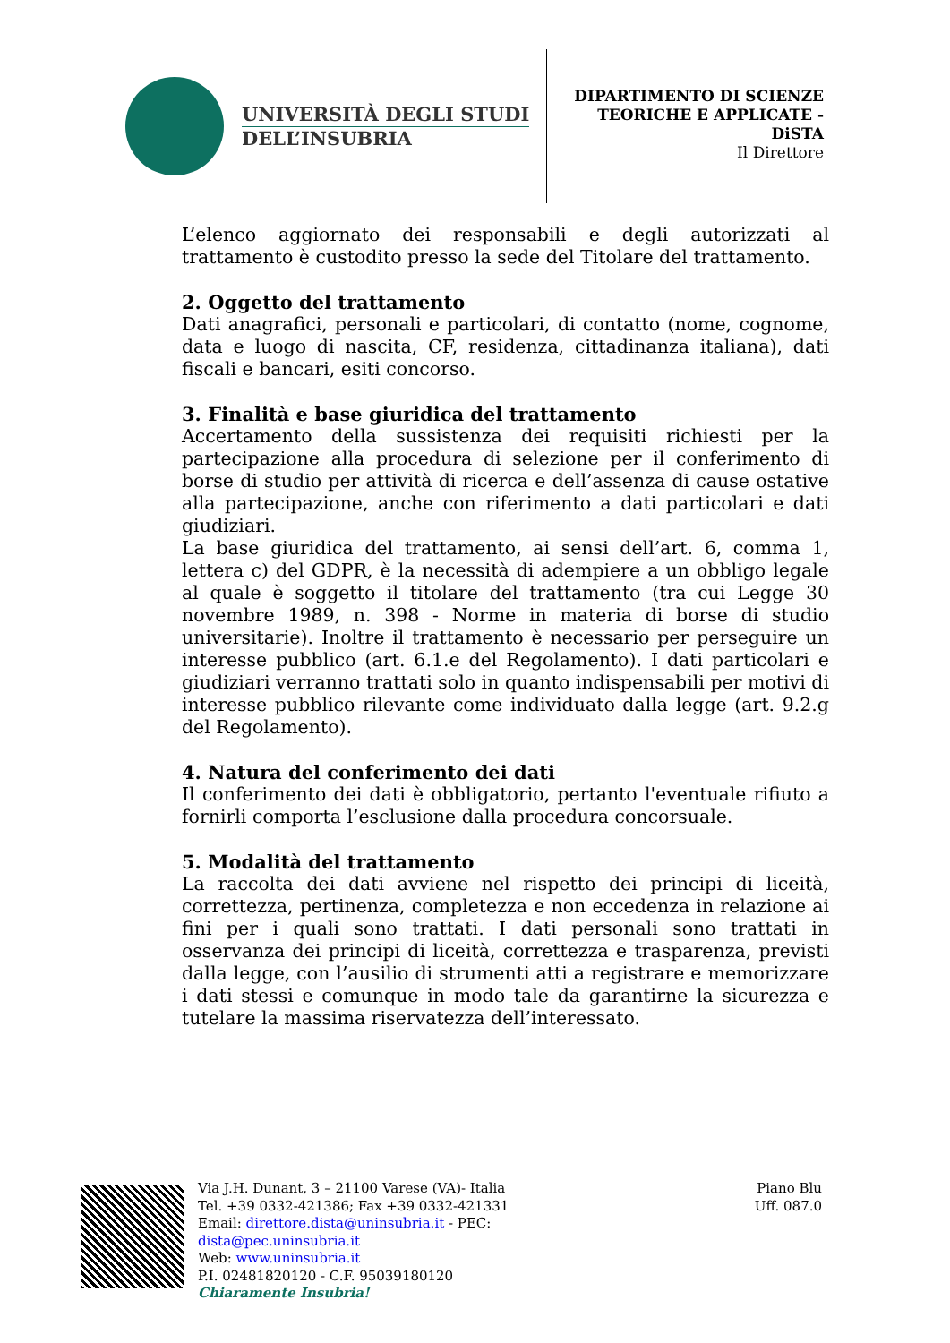UNIVERSITÀ DEGLI STUDI
DELL’INSUBRIA
DIPARTIMENTO DI SCIENZE
TEORICHE E APPLICATE -
DiSTA
Il Direttore
L’elenco aggiornato dei responsabili e degli autorizzati al trattamento è custodito presso la sede del Titolare del trattamento.
2. Oggetto del trattamento
Dati anagrafici, personali e particolari, di contatto (nome, cognome, data e luogo di nascita, CF, residenza, cittadinanza italiana), dati fiscali e bancari, esiti concorso.
3. Finalità e base giuridica del trattamento
Accertamento della sussistenza dei requisiti richiesti per la partecipazione alla procedura di selezione per il conferimento di borse di studio per attività di ricerca e dell’assenza di cause ostative alla partecipazione, anche con riferimento a dati particolari e dati giudiziari.
La base giuridica del trattamento, ai sensi dell’art. 6, comma 1, lettera c) del GDPR, è la necessità di adempiere a un obbligo legale al quale è soggetto il titolare del trattamento (tra cui Legge 30 novembre 1989, n. 398 - Norme in materia di borse di studio universitarie). Inoltre il trattamento è necessario per perseguire un interesse pubblico (art. 6.1.e del Regolamento). I dati particolari e giudiziari verranno trattati solo in quanto indispensabili per motivi di interesse pubblico rilevante come individuato dalla legge (art. 9.2.g del Regolamento).
4. Natura del conferimento dei dati
Il conferimento dei dati è obbligatorio, pertanto l'eventuale rifiuto a fornirli comporta l’esclusione dalla procedura concorsuale.
5. Modalità del trattamento
La raccolta dei dati avviene nel rispetto dei principi di liceità, correttezza, pertinenza, completezza e non eccedenza in relazione ai fini per i quali sono trattati. I dati personali sono trattati in osservanza dei principi di liceità, correttezza e trasparenza, previsti dalla legge, con l’ausilio di strumenti atti a registrare e memorizzare i dati stessi e comunque in modo tale da garantirne la sicurezza e tutelare la massima riservatezza dell’interessato.
Via J.H. Dunant, 3 – 21100 Varese (VA)- Italia
Tel. +39 0332-421386; Fax +39 0332-421331
Email: direttore.dista@uninsubria.it - PEC:
dista@pec.uninsubria.it
Web: www.uninsubria.it
P.I. 02481820120 - C.F. 95039180120
Chiaramente Insubria!
Piano Blu
Uff. 087.0